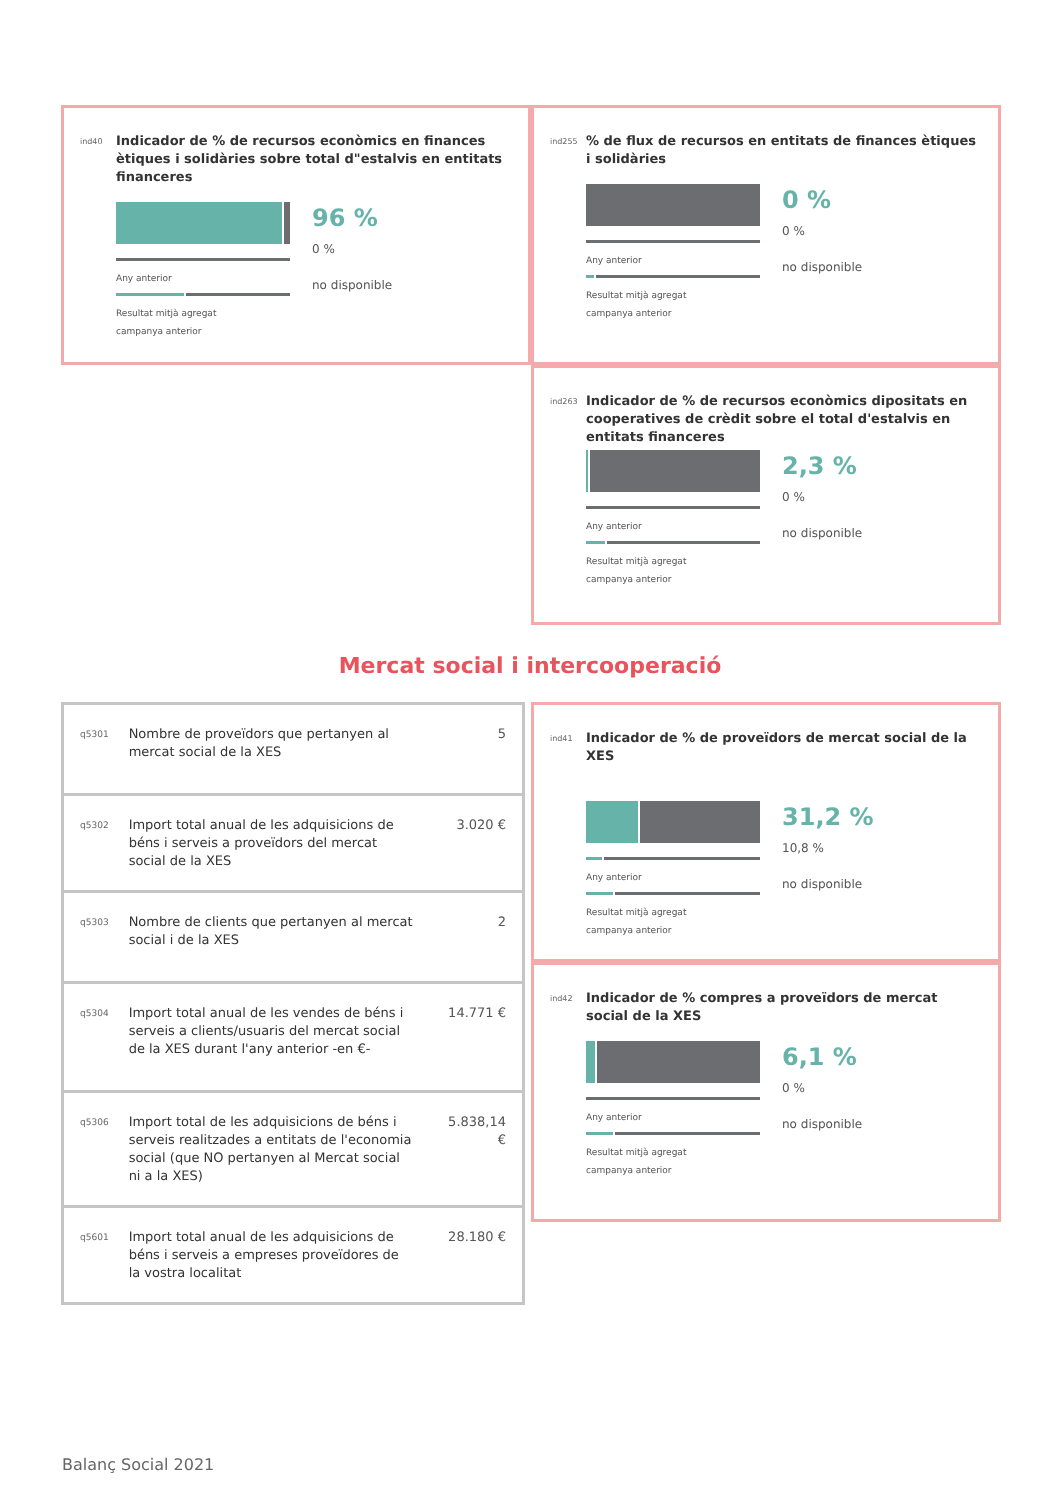ind40
Indicador de % de recursos econòmics en finances ètiques i solidàries sobre total d"estalvis en entitats financeres
Any anterior
Resultat mitjà agregat
campanya anterior
96 %
0 %
no disponible
ind255
% de flux de recursos en entitats de finances ètiques i solidàries
Any anterior
Resultat mitjà agregat
campanya anterior
0 %
0 %
no disponible
ind263
Indicador de % de recursos econòmics dipositats en cooperatives de crèdit sobre el total d'estalvis en entitats financeres
Any anterior
Resultat mitjà agregat
campanya anterior
2,3 %
0 %
no disponible
Mercat social i intercooperació
| q5301 | Nombre de proveïdors que pertanyen al mercat social de la XES | 5 |
| q5302 | Import total anual de les adquisicions de béns i serveis a proveïdors del mercat social de la XES | 3.020 € |
| q5303 | Nombre de clients que pertanyen al mercat social i de la XES | 2 |
| q5304 | Import total anual de les vendes de béns i serveis a clients/usuaris del mercat social de la XES durant l'any anterior -en €- | 14.771 € |
| q5306 | Import total de les adquisicions de béns i serveis realitzades a entitats de l'economia social (que NO pertanyen al Mercat social ni a la XES) | 5.838,14 € |
| q5601 | Import total anual de les adquisicions de béns i serveis a empreses proveïdores de la vostra localitat | 28.180 € |
ind41
Indicador de % de proveïdors de mercat social de la XES
Any anterior
Resultat mitjà agregat
campanya anterior
31,2 %
10,8 %
no disponible
ind42
Indicador de % compres a proveïdors de mercat social de la XES
Any anterior
Resultat mitjà agregat
campanya anterior
6,1 %
0 %
no disponible
Balanç Social 2021